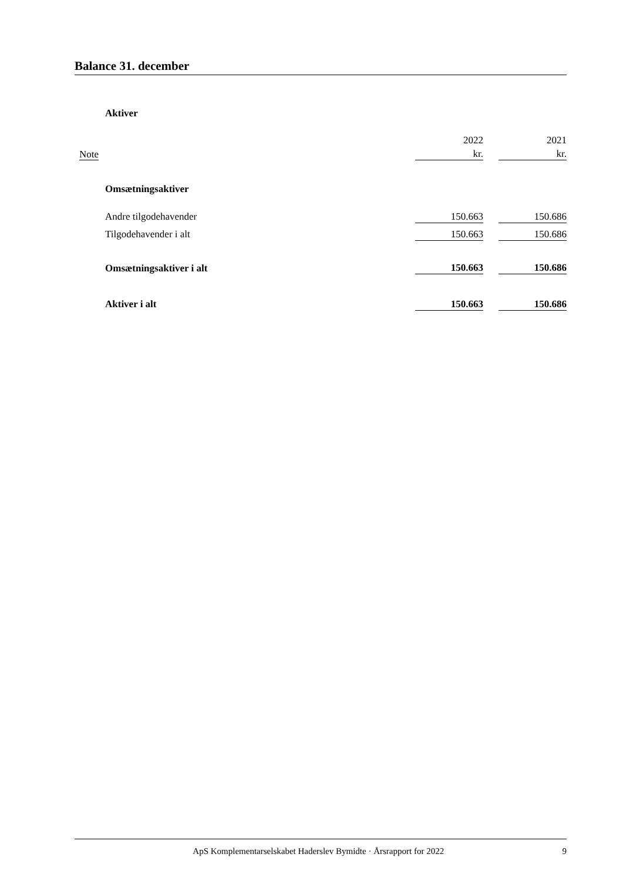Balance 31. december
| | Aktiver | | | |
| | | 2022 | | 2021 |
| Note | | kr. | | kr. |
| | Omsætningsaktiver | | | |
| | Andre tilgodehavender | 150.663 | | 150.686 |
| | Tilgodehavender i alt | 150.663 | | 150.686 |
| | Omsætningsaktiver i alt | 150.663 | | 150.686 |
| | Aktiver i alt | 150.663 | | 150.686 |
ApS Komplementarselskabet Haderslev Bymidte · Årsrapport for 2022 9